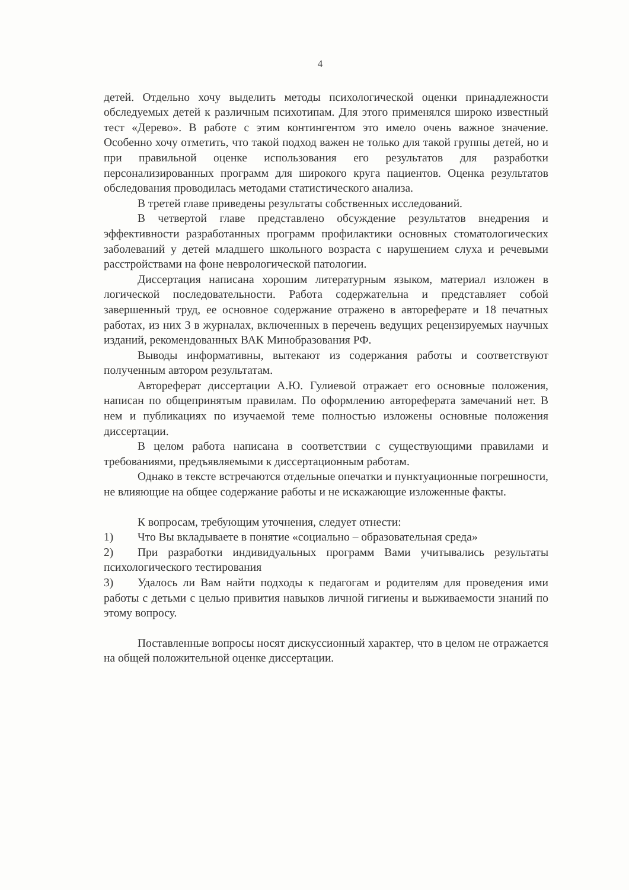4
детей. Отдельно хочу выделить методы психологической оценки принадлежности обследуемых детей к различным психотипам. Для этого применялся широко известный тест «Дерево». В работе с этим контингентом это имело очень важное значение. Особенно хочу отметить, что такой подход важен не только для такой группы детей, но и при правильной оценке использования его результатов для разработки персонализированных программ для широкого круга пациентов. Оценка результатов обследования проводилась методами статистического анализа.
В третей главе приведены результаты собственных исследований.
В четвертой главе представлено обсуждение результатов внедрения и эффективности разработанных программ профилактики основных стоматологических заболеваний у детей младшего школьного возраста с нарушением слуха и речевыми расстройствами на фоне неврологической патологии.
Диссертация написана хорошим литературным языком, материал изложен в логической последовательности. Работа содержательна и представляет собой завершенный труд, ее основное содержание отражено в автореферате и 18 печатных работах, из них 3 в журналах, включенных в перечень ведущих рецензируемых научных изданий, рекомендованных ВАК Минобразования РФ.
Выводы информативны, вытекают из содержания работы и соответствуют полученным автором результатам.
Автореферат диссертации А.Ю. Гулиевой отражает его основные положения, написан по общепринятым правилам. По оформлению автореферата замечаний нет. В нем и публикациях по изучаемой теме полностью изложены основные положения диссертации.
В целом работа написана в соответствии с существующими правилами и требованиями, предъявляемыми к диссертационным работам.
Однако в тексте встречаются отдельные опечатки и пунктуационные погрешности, не влияющие на общее содержание работы и не искажающие изложенные факты.
К вопросам, требующим уточнения, следует отнести:
1) Что Вы вкладываете в понятие «социально – образовательная среда»
2) При разработки индивидуальных программ Вами учитывались результаты психологического тестирования
3) Удалось ли Вам найти подходы к педагогам и родителям для проведения ими работы с детьми с целью привития навыков личной гигиены и выживаемости знаний по этому вопросу.
Поставленные вопросы носят дискуссионный характер, что в целом не отражается на общей положительной оценке диссертации.